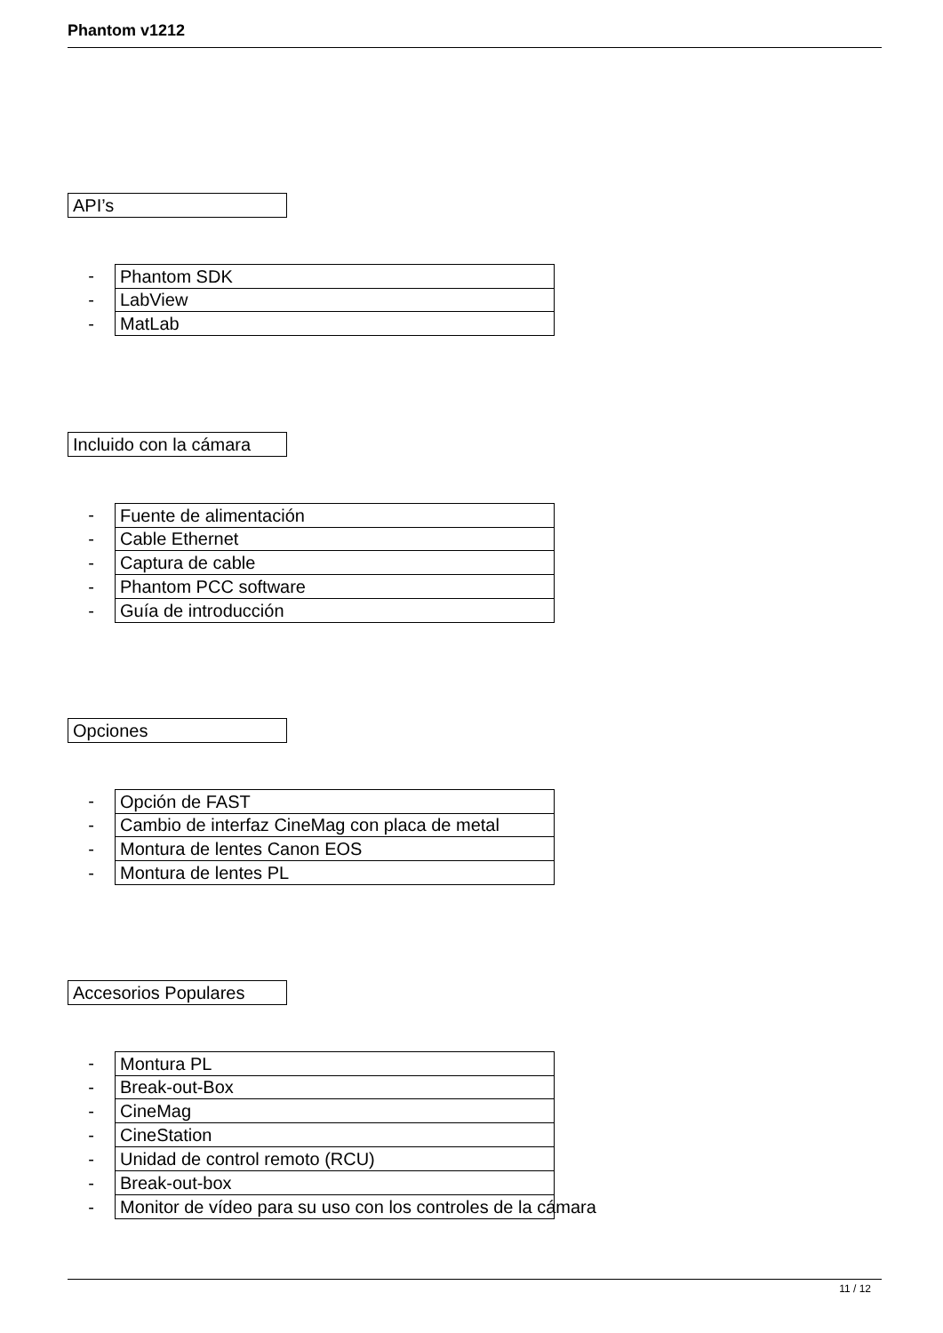Phantom v1212
API’s
-
Phantom SDK
-
LabView
-
MatLab
Incluido con la cámara
-
Fuente de alimentación
-
Cable Ethernet
-
Captura de cable
-
Phantom PCC software
-
Guía de introducción
Opciones
-
Opción de FAST
-
Cambio de interfaz CineMag con placa de metal
-
Montura de lentes Canon EOS
-
Montura de lentes PL
Accesorios Populares
-
Montura PL
-
Break-out-Box
-
CineMag
-
CineStation
-
Unidad de control remoto (RCU)
-
Break-out-box
-
Monitor de vídeo para su uso con los controles de la cámara
11 / 12